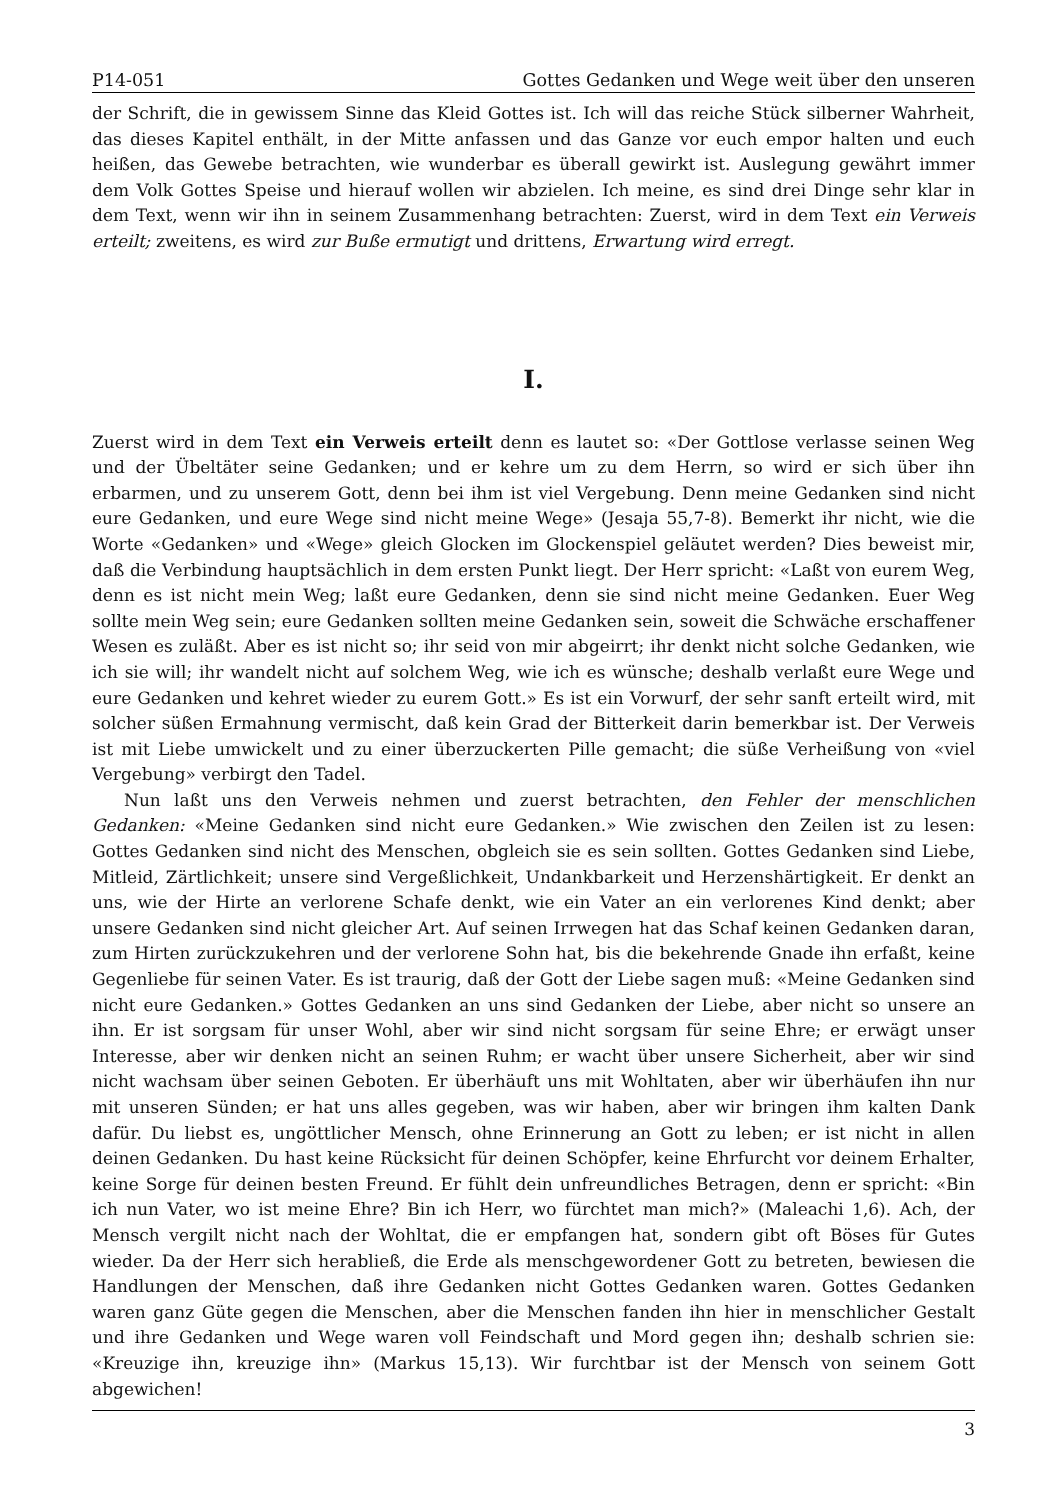P14-051 Gottes Gedanken und Wege weit über den unseren
der Schrift, die in gewissem Sinne das Kleid Gottes ist. Ich will das reiche Stück silberner Wahrheit, das dieses Kapitel enthält, in der Mitte anfassen und das Ganze vor euch empor halten und euch heißen, das Gewebe betrachten, wie wunderbar es überall gewirkt ist. Auslegung gewährt immer dem Volk Gottes Speise und hierauf wollen wir abzielen. Ich meine, es sind drei Dinge sehr klar in dem Text, wenn wir ihn in seinem Zusammenhang betrachten: Zuerst, wird in dem Text ein Verweis erteilt; zweitens, es wird zur Buße ermutigt und drittens, Erwartung wird erregt.
I.
Zuerst wird in dem Text ein Verweis erteilt denn es lautet so: «Der Gottlose verlasse seinen Weg und der Übeltäter seine Gedanken; und er kehre um zu dem Herrn, so wird er sich über ihn erbarmen, und zu unserem Gott, denn bei ihm ist viel Vergebung. Denn meine Gedanken sind nicht eure Gedanken, und eure Wege sind nicht meine Wege» (Jesaja 55,7-8). Bemerkt ihr nicht, wie die Worte «Gedanken» und «Wege» gleich Glocken im Glockenspiel geläutet werden? Dies beweist mir, daß die Verbindung hauptsächlich in dem ersten Punkt liegt. Der Herr spricht: «Laßt von eurem Weg, denn es ist nicht mein Weg; laßt eure Gedanken, denn sie sind nicht meine Gedanken. Euer Weg sollte mein Weg sein; eure Gedanken sollten meine Gedanken sein, soweit die Schwäche erschaffener Wesen es zuläßt. Aber es ist nicht so; ihr seid von mir abgeirrt; ihr denkt nicht solche Gedanken, wie ich sie will; ihr wandelt nicht auf solchem Weg, wie ich es wünsche; deshalb verlaßt eure Wege und eure Gedanken und kehret wieder zu eurem Gott.» Es ist ein Vorwurf, der sehr sanft erteilt wird, mit solcher süßen Ermahnung vermischt, daß kein Grad der Bitterkeit darin bemerkbar ist. Der Verweis ist mit Liebe umwickelt und zu einer überzuckerten Pille gemacht; die süße Verheißung von «viel Vergebung» verbirgt den Tadel.
Nun laßt uns den Verweis nehmen und zuerst betrachten, den Fehler der menschlichen Gedanken: «Meine Gedanken sind nicht eure Gedanken.» Wie zwischen den Zeilen ist zu lesen: Gottes Gedanken sind nicht des Menschen, obgleich sie es sein sollten. Gottes Gedanken sind Liebe, Mitleid, Zärtlichkeit; unsere sind Vergeßlichkeit, Undankbarkeit und Herzenshärtigkeit. Er denkt an uns, wie der Hirte an verlorene Schafe denkt, wie ein Vater an ein verlorenes Kind denkt; aber unsere Gedanken sind nicht gleicher Art. Auf seinen Irrwegen hat das Schaf keinen Gedanken daran, zum Hirten zurückzukehren und der verlorene Sohn hat, bis die bekehrende Gnade ihn erfaßt, keine Gegenliebe für seinen Vater. Es ist traurig, daß der Gott der Liebe sagen muß: «Meine Gedanken sind nicht eure Gedanken.» Gottes Gedanken an uns sind Gedanken der Liebe, aber nicht so unsere an ihn. Er ist sorgsam für unser Wohl, aber wir sind nicht sorgsam für seine Ehre; er erwägt unser Interesse, aber wir denken nicht an seinen Ruhm; er wacht über unsere Sicherheit, aber wir sind nicht wachsam über seinen Geboten. Er überhäuft uns mit Wohltaten, aber wir überhäufen ihn nur mit unseren Sünden; er hat uns alles gegeben, was wir haben, aber wir bringen ihm kalten Dank dafür. Du liebst es, ungöttlicher Mensch, ohne Erinnerung an Gott zu leben; er ist nicht in allen deinen Gedanken. Du hast keine Rücksicht für deinen Schöpfer, keine Ehrfurcht vor deinem Erhalter, keine Sorge für deinen besten Freund. Er fühlt dein unfreundliches Betragen, denn er spricht: «Bin ich nun Vater, wo ist meine Ehre? Bin ich Herr, wo fürchtet man mich?» (Maleachi 1,6). Ach, der Mensch vergilt nicht nach der Wohltat, die er empfangen hat, sondern gibt oft Böses für Gutes wieder. Da der Herr sich herabließ, die Erde als menschgewordener Gott zu betreten, bewiesen die Handlungen der Menschen, daß ihre Gedanken nicht Gottes Gedanken waren. Gottes Gedanken waren ganz Güte gegen die Menschen, aber die Menschen fanden ihn hier in menschlicher Gestalt und ihre Gedanken und Wege waren voll Feindschaft und Mord gegen ihn; deshalb schrien sie: «Kreuzige ihn, kreuzige ihn» (Markus 15,13). Wir furchtbar ist der Mensch von seinem Gott abgewichen!
3